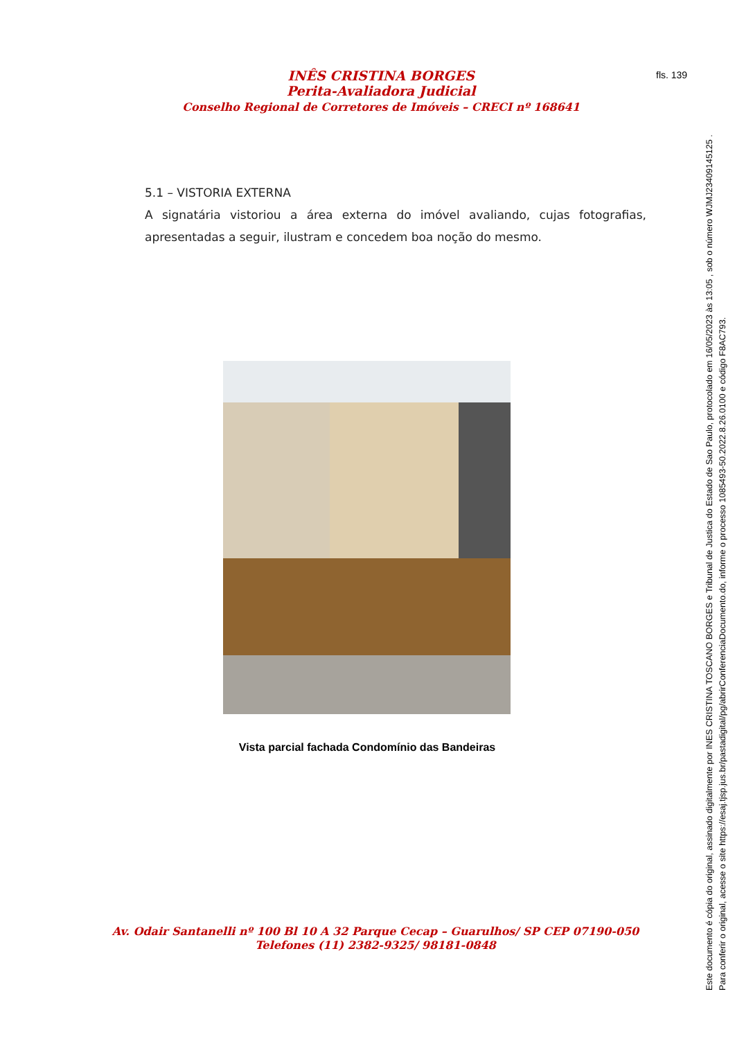INÊS CRISTINA BORGES
Perita-Avaliadora Judicial
Conselho Regional de Corretores de Imóveis – CRECI nº 168641
fls. 139
5.1 – VISTORIA EXTERNA
A signatária vistoriou a área externa do imóvel avaliando, cujas fotografias, apresentadas a seguir, ilustram e concedem boa noção do mesmo.
Vista parcial fachada Condomínio das Bandeiras
Av. Odair Santanelli nº 100 Bl 10 A 32 Parque Cecap – Guarulhos/ SP CEP 07190-050
Telefones (11) 2382-9325/ 98181-0848
Este documento é cópia do original, assinado digitalmente por INES CRISTINA TOSCANO BORGES e Tribunal de Justica do Estado de Sao Paulo, protocolado em 16/05/2023 às 13:05 , sob o número WJMJ23409145125 .
Para conferir o original, acesse o site https://esaj.tjsp.jus.br/pastadigital/pg/abrirConferenciaDocumento.do, informe o processo 1085493-50.2022.8.26.0100 e código F8AC793.